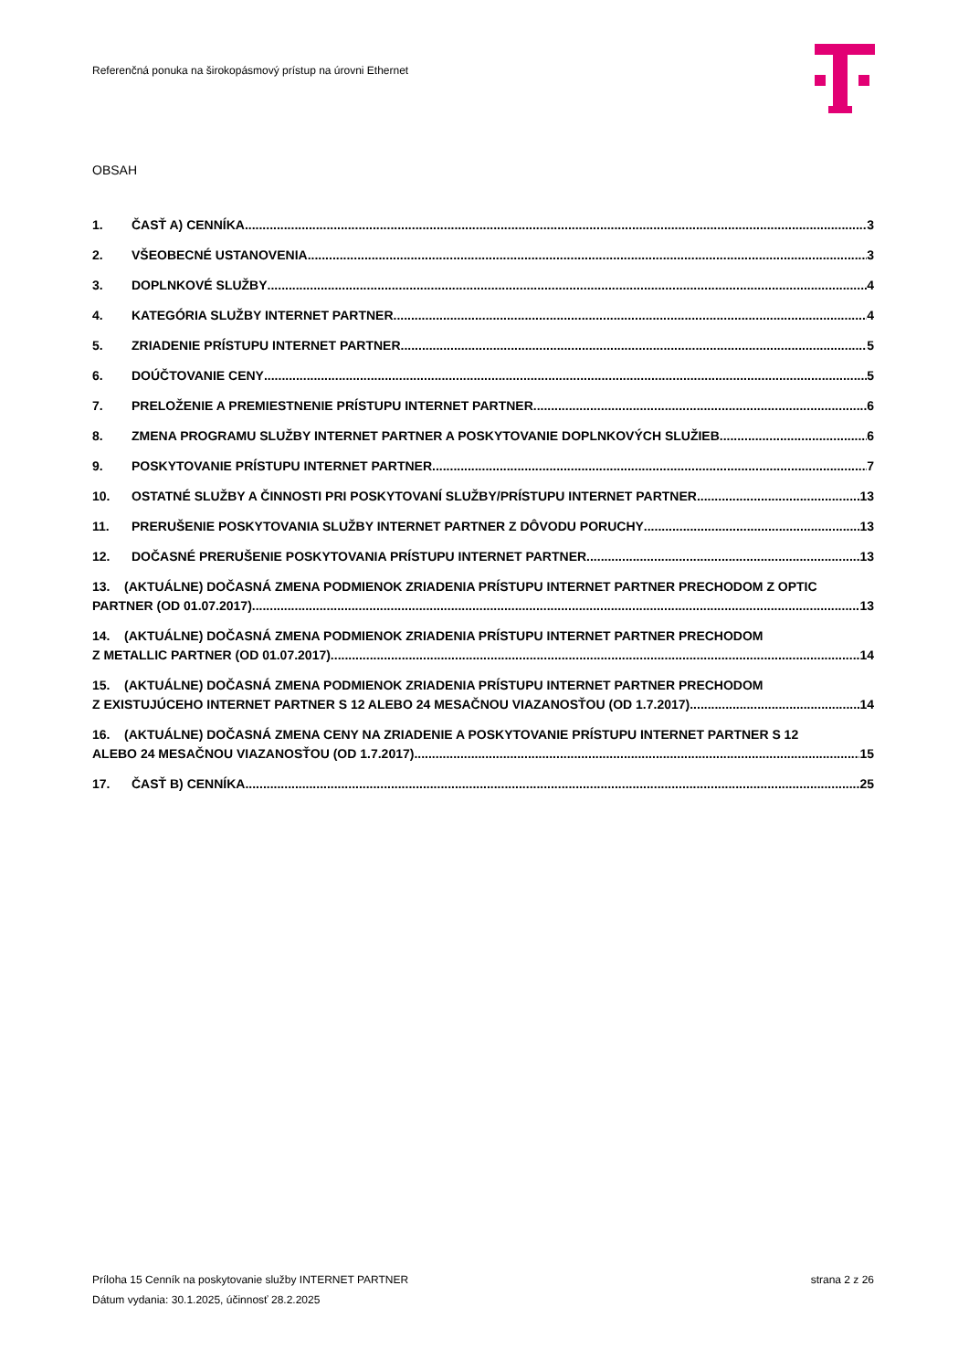Referenčná ponuka na širokopásmový prístup na úrovni Ethernet
OBSAH
1. ČASŤ A) CENNÍKA 3
2. VŠEOBECNÉ USTANOVENIA 3
3. DOPLNKOVÉ SLUŽBY 4
4. KATEGÓRIA SLUŽBY INTERNET PARTNER 4
5. ZRIADENIE PRÍSTUPU INTERNET PARTNER 5
6. DOÚČTOVANIE CENY 5
7. PRELOŽENIE A PREMIESTNENIE PRÍSTUPU INTERNET PARTNER 6
8. ZMENA PROGRAMU SLUŽBY INTERNET PARTNER A POSKYTOVANIE DOPLNKOVÝCH SLUŽIEB 6
9. POSKYTOVANIE PRÍSTUPU INTERNET PARTNER 7
10. OSTATNÉ SLUŽBY A ČINNOSTI PRI POSKYTOVANÍ SLUŽBY/PRÍSTUPU INTERNET PARTNER 13
11. PRERUŠENIE POSKYTOVANIA SLUŽBY INTERNET PARTNER Z DÔVODU PORUCHY 13
12. DOČASNÉ PRERUŠENIE POSKYTOVANIA PRÍSTUPU INTERNET PARTNER 13
13. (AKTUÁLNE) DOČASNÁ ZMENA PODMIENOK ZRIADENIA PRÍSTUPU INTERNET PARTNER PRECHODOM Z OPTIC
PARTNER (OD 01.07.2017) 13
14. (AKTUÁLNE) DOČASNÁ ZMENA PODMIENOK ZRIADENIA PRÍSTUPU INTERNET PARTNER PRECHODOM
Z METALLIC PARTNER (OD 01.07.2017) 14
15. (AKTUÁLNE) DOČASNÁ ZMENA PODMIENOK ZRIADENIA PRÍSTUPU INTERNET PARTNER PRECHODOM
Z EXISTUJÚCEHO INTERNET PARTNER S 12 ALEBO 24 MESAČNOU VIAZANOSŤOU (OD 1.7.2017) 14
16. (AKTUÁLNE) DOČASNÁ ZMENA CENY NA ZRIADENIE A POSKYTOVANIE PRÍSTUPU INTERNET PARTNER S 12
ALEBO 24 MESAČNOU VIAZANOSŤOU (OD 1.7.2017) 15
17. ČASŤ B) CENNÍKA 25
Príloha 15 Cenník na poskytovanie služby INTERNET PARTNER strana 2 z 26
Dátum vydania: 30.1.2025, účinnosť 28.2.2025